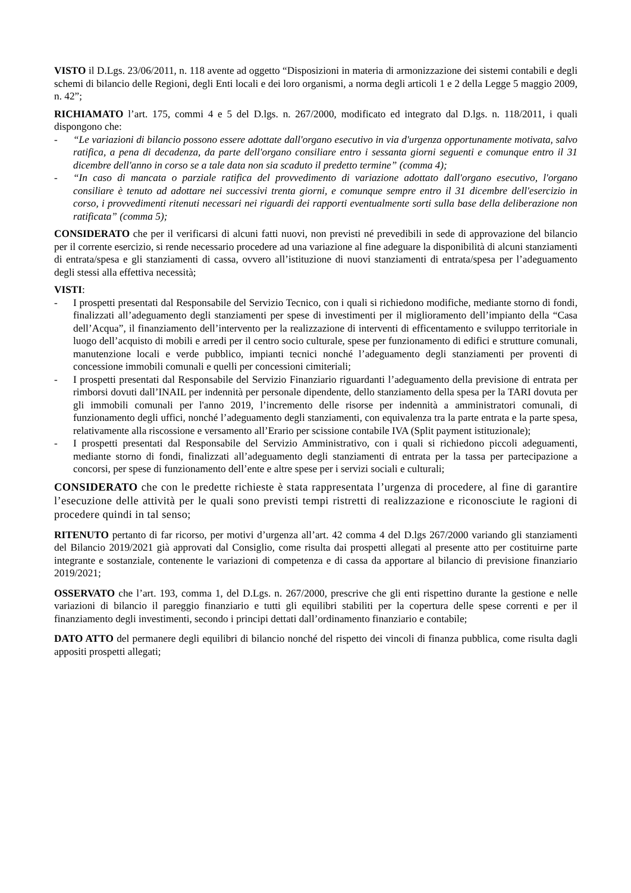VISTO il D.Lgs. 23/06/2011, n. 118 avente ad oggetto “Disposizioni in materia di armonizzazione dei sistemi contabili e degli schemi di bilancio delle Regioni, degli Enti locali e dei loro organismi, a norma degli articoli 1 e 2 della Legge 5 maggio 2009, n. 42”;
RICHIAMATO l’art. 175, commi 4 e 5 del D.lgs. n. 267/2000, modificato ed integrato dal D.lgs. n. 118/2011, i quali dispongono che:
- “Le variazioni di bilancio possono essere adottate dall'organo esecutivo in via d'urgenza opportunamente motivata, salvo ratifica, a pena di decadenza, da parte dell'organo consiliare entro i sessanta giorni seguenti e comunque entro il 31 dicembre dell'anno in corso se a tale data non sia scaduto il predetto termine” (comma 4);
- “In caso di mancata o parziale ratifica del provvedimento di variazione adottato dall'organo esecutivo, l'organo consiliare è tenuto ad adottare nei successivi trenta giorni, e comunque sempre entro il 31 dicembre dell'esercizio in corso, i provvedimenti ritenuti necessari nei riguardi dei rapporti eventualmente sorti sulla base della deliberazione non ratificata” (comma 5);
CONSIDERATO che per il verificarsi di alcuni fatti nuovi, non previsti né prevedibili in sede di approvazione del bilancio per il corrente esercizio, si rende necessario procedere ad una variazione al fine adeguare la disponibilità di alcuni stanziamenti di entrata/spesa e gli stanziamenti di cassa, ovvero all’istituzione di nuovi stanziamenti di entrata/spesa per l’adeguamento degli stessi alla effettiva necessità;
VISTI:
- I prospetti presentati dal Responsabile del Servizio Tecnico, con i quali si richiedono modifiche, mediante storno di fondi, finalizzati all’adeguamento degli stanziamenti per spese di investimenti per il miglioramento dell’impianto della “Casa dell’Acqua”, il finanziamento dell’intervento per la realizzazione di interventi di efficentamento e sviluppo territoriale in luogo dell’acquisto di mobili e arredi per il centro socio culturale, spese per funzionamento di edifici e strutture comunali, manutenzione locali e verde pubblico, impianti tecnici nonché l’adeguamento degli stanziamenti per proventi di concessione immobili comunali e quelli per concessioni cimiteriali;
- I prospetti presentati dal Responsabile del Servizio Finanziario riguardanti l’adeguamento della previsione di entrata per rimborsi dovuti dall’INAIL per indennità per personale dipendente, dello stanziamento della spesa per la TARI dovuta per gli immobili comunali per l'anno 2019, l’incremento delle risorse per indennità a amministratori comunali, di funzionamento degli uffici, nonché l’adeguamento degli stanziamenti, con equivalenza tra la parte entrata e la parte spesa, relativamente alla riscossione e versamento all’Erario per scissione contabile IVA (Split payment istituzionale);
- I prospetti presentati dal Responsabile del Servizio Amministrativo, con i quali si richiedono piccoli adeguamenti, mediante storno di fondi, finalizzati all’adeguamento degli stanziamenti di entrata per la tassa per partecipazione a concorsi, per spese di funzionamento dell’ente e altre spese per i servizi sociali e culturali;
CONSIDERATO che con le predette richieste è stata rappresentata l’urgenza di procedere, al fine di garantire l’esecuzione delle attività per le quali sono previsti tempi ristretti di realizzazione e riconosciute le ragioni di procedere quindi in tal senso;
RITENUTO pertanto di far ricorso, per motivi d’urgenza all’art. 42 comma 4 del D.lgs 267/2000 variando gli stanziamenti del Bilancio 2019/2021 già approvati dal Consiglio, come risulta dai prospetti allegati al presente atto per costituirne parte integrante e sostanziale, contenente le variazioni di competenza e di cassa da apportare al bilancio di previsione finanziario 2019/2021;
OSSERVATO che l’art. 193, comma 1, del D.Lgs. n. 267/2000, prescrive che gli enti rispettino durante la gestione e nelle variazioni di bilancio il pareggio finanziario e tutti gli equilibri stabiliti per la copertura delle spese correnti e per il finanziamento degli investimenti, secondo i principi dettati dall’ordinamento finanziario e contabile;
DATO ATTO del permanere degli equilibri di bilancio nonché del rispetto dei vincoli di finanza pubblica, come risulta dagli appositi prospetti allegati;